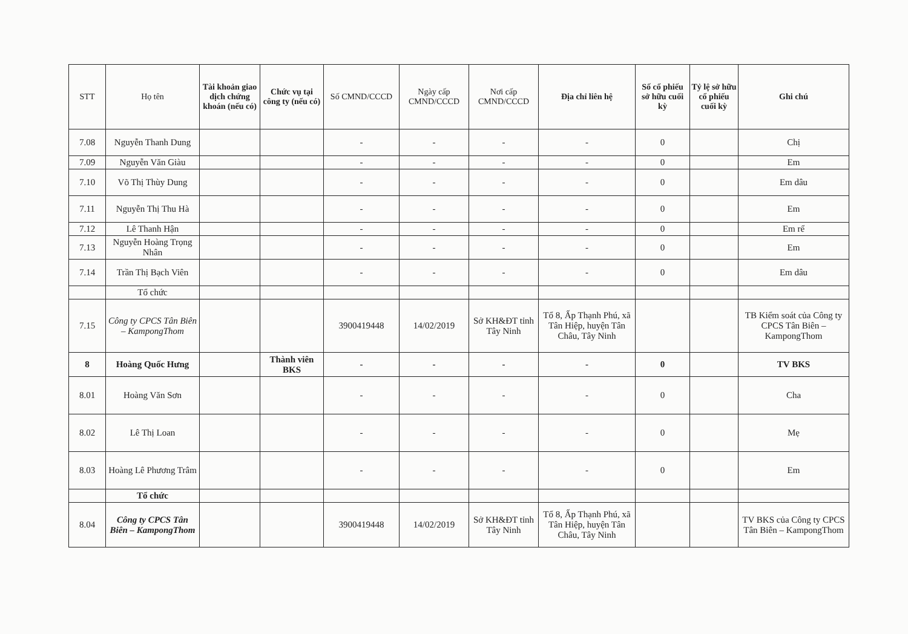| STT | Họ tên | Tài khoản giao dịch chứng khoán (nếu có) | Chức vụ tại công ty (nếu có) | Số CMND/CCCD | Ngày cấp CMND/CCCD | Nơi cấp CMND/CCCD | Địa chỉ liên hệ | Số cổ phiếu sở hữu cuối kỳ | Tỷ lệ sở hữu cổ phiếu cuối kỳ | Ghi chú |
| --- | --- | --- | --- | --- | --- | --- | --- | --- | --- | --- |
| 7.08 | Nguyễn Thanh Dung | | | - | - | - | - | 0 | | Chị |
| 7.09 | Nguyễn Văn Giàu | | | - | - | - | - | 0 | | Em |
| 7.10 | Võ Thị Thùy Dung | | | - | - | - | - | 0 | | Em dâu |
| 7.11 | Nguyễn Thị Thu Hà | | | - | - | - | - | 0 | | Em |
| 7.12 | Lê Thanh Hận | | | - | - | - | - | 0 | | Em rể |
| 7.13 | Nguyễn Hoàng Trọng Nhân | | | - | - | - | - | 0 | | Em |
| 7.14 | Trần Thị Bạch Viên | | | - | - | - | - | 0 | | Em dâu |
| | Tổ chức | | | | | | | | | |
| 7.15 | Công ty CPCS Tân Biên – KampongThom | | | 3900419448 | 14/02/2019 | Sở KH&ĐT tỉnh Tây Ninh | Tổ 8, Ấp Thạnh Phú, xã Tân Hiệp, huyện Tân Châu, Tây Ninh | | | TB Kiểm soát của Công ty CPCS Tân Biên – KampongThom |
| 8 | Hoàng Quốc Hưng | | Thành viên BKS | - | - | - | - | 0 | | TV BKS |
| 8.01 | Hoàng Văn Sơn | | | - | - | - | - | 0 | | Cha |
| 8.02 | Lê Thị Loan | | | - | - | - | - | 0 | | Mẹ |
| 8.03 | Hoàng Lê Phương Trâm | | | - | - | - | - | 0 | | Em |
| | Tổ chức | | | | | | | | | |
| 8.04 | Công ty CPCS Tân Biên – KampongThom | | | 3900419448 | 14/02/2019 | Sở KH&ĐT tỉnh Tây Ninh | Tổ 8, Ấp Thạnh Phú, xã Tân Hiệp, huyện Tân Châu, Tây Ninh | | | TV BKS của Công ty CPCS Tân Biên – KampongThom |